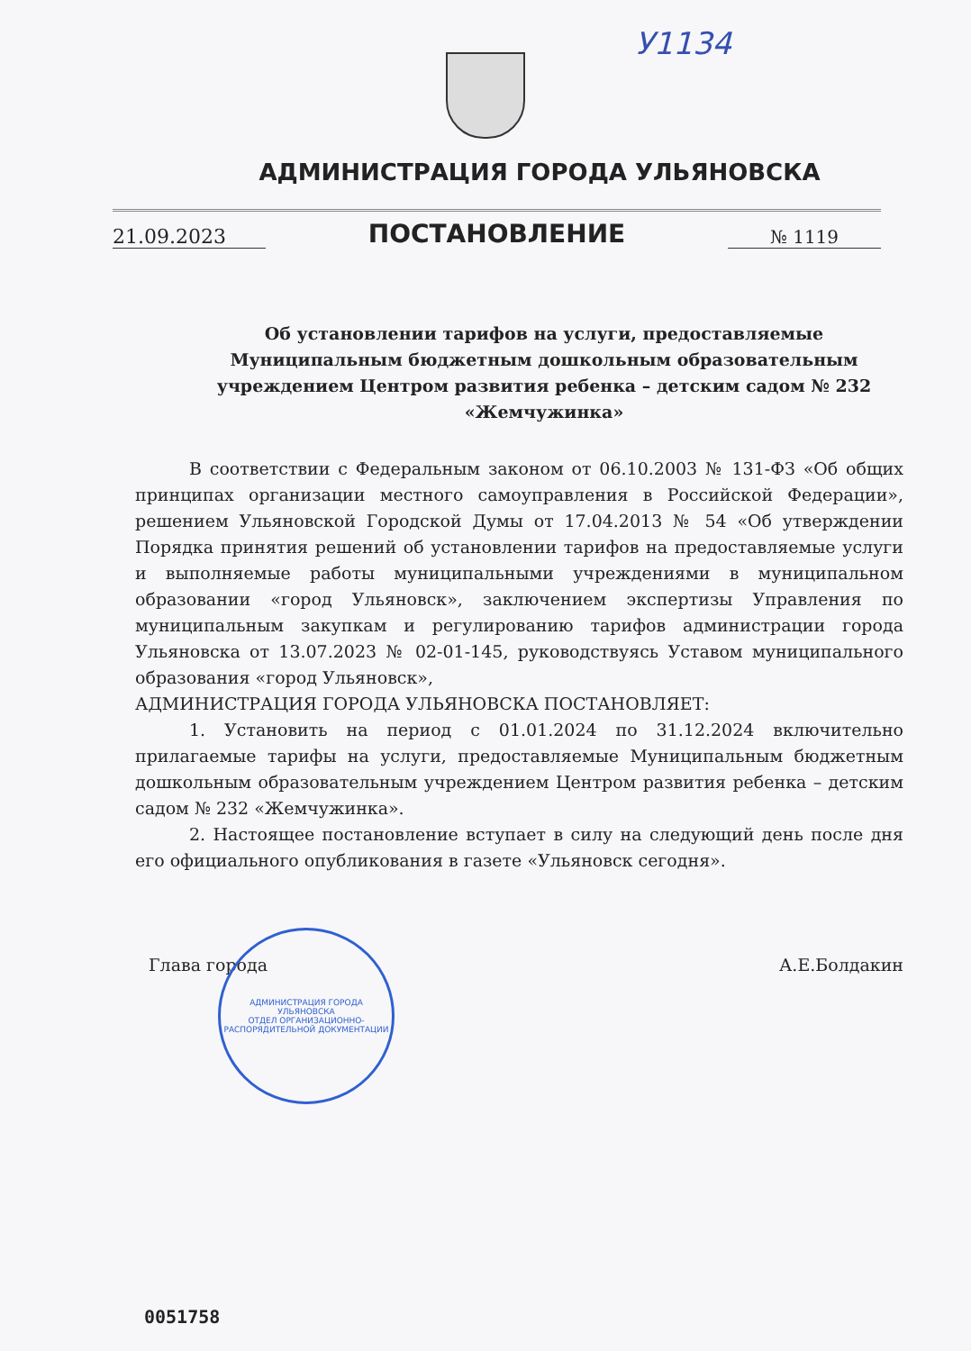У1134
АДМИНИСТРАЦИЯ ГОРОДА УЛЬЯНОВСКА
21.09.2023
ПОСТАНОВЛЕНИЕ
№ 1119
Об установлении тарифов на услуги, предоставляемые
Муниципальным бюджетным дошкольным образовательным
учреждением Центром развития ребенка – детским садом № 232
«Жемчужинка»
В соответствии с Федеральным законом от 06.10.2003 № 131-ФЗ «Об общих принципах организации местного самоуправления в Российской Федерации», решением Ульяновской Городской Думы от 17.04.2013 № 54 «Об утверждении Порядка принятия решений об установлении тарифов на предоставляемые услуги и выполняемые работы муниципальными учреждениями в муниципальном образовании «город Ульяновск», заключением экспертизы Управления по муниципальным закупкам и регулированию тарифов администрации города Ульяновска от 13.07.2023 № 02-01-145, руководствуясь Уставом муниципального образования «город Ульяновск»,
АДМИНИСТРАЦИЯ ГОРОДА УЛЬЯНОВСКА ПОСТАНОВЛЯЕТ:
1. Установить на период с 01.01.2024 по 31.12.2024 включительно прилагаемые тарифы на услуги, предоставляемые Муниципальным бюджетным дошкольным образовательным учреждением Центром развития ребенка – детским садом № 232 «Жемчужинка».
2. Настоящее постановление вступает в силу на следующий день после дня его официального опубликования в газете «Ульяновск сегодня».
Глава города А.Е.Болдакин
АДМИНИСТРАЦИЯ ГОРОДА УЛЬЯНОВСКА
ОТДЕЛ ОРГАНИЗАЦИОННО-РАСПОРЯДИТЕЛЬНОЙ ДОКУМЕНТАЦИИ
0051758